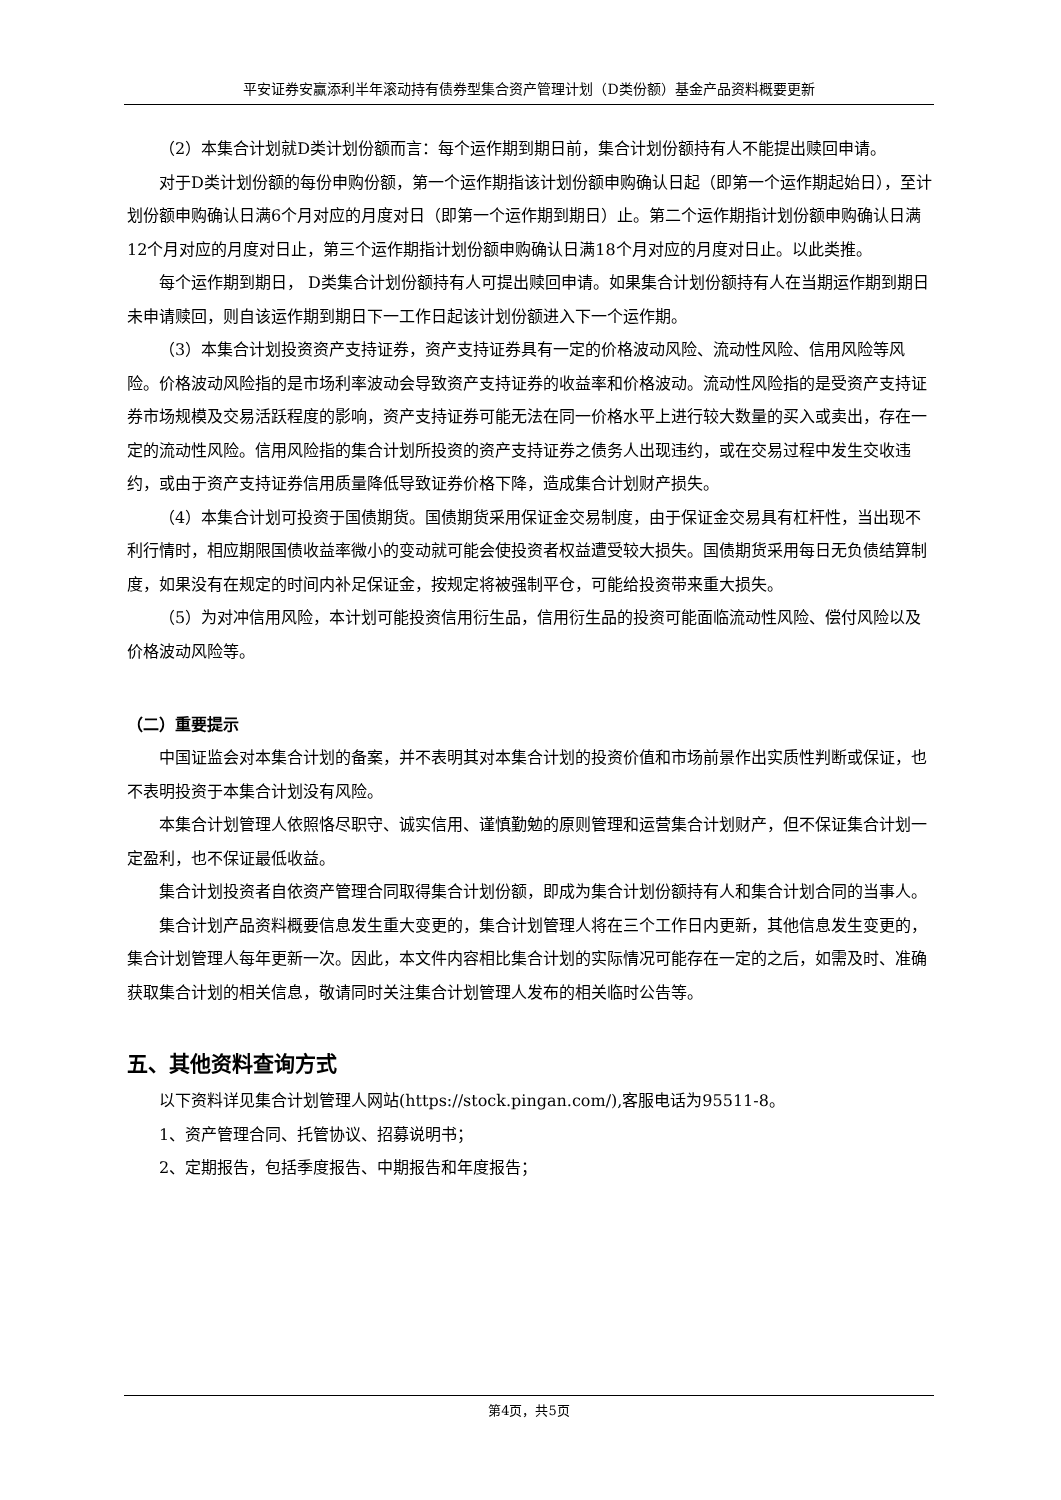平安证券安赢添利半年滚动持有债券型集合资产管理计划（D类份额）基金产品资料概要更新
（2）本集合计划就D类计划份额而言：每个运作期到期日前，集合计划份额持有人不能提出赎回申请。
对于D类计划份额的每份申购份额，第一个运作期指该计划份额申购确认日起（即第一个运作期起始日），至计划份额申购确认日满6个月对应的月度对日（即第一个运作期到期日）止。第二个运作期指计划份额申购确认日满12个月对应的月度对日止，第三个运作期指计划份额申购确认日满18个月对应的月度对日止。以此类推。
每个运作期到期日， D类集合计划份额持有人可提出赎回申请。如果集合计划份额持有人在当期运作期到期日未申请赎回，则自该运作期到期日下一工作日起该计划份额进入下一个运作期。
（3）本集合计划投资资产支持证券，资产支持证券具有一定的价格波动风险、流动性风险、信用风险等风险。价格波动风险指的是市场利率波动会导致资产支持证券的收益率和价格波动。流动性风险指的是受资产支持证券市场规模及交易活跃程度的影响，资产支持证券可能无法在同一价格水平上进行较大数量的买入或卖出，存在一定的流动性风险。信用风险指的集合计划所投资的资产支持证券之债务人出现违约，或在交易过程中发生交收违约，或由于资产支持证券信用质量降低导致证券价格下降，造成集合计划财产损失。
（4）本集合计划可投资于国债期货。国债期货采用保证金交易制度，由于保证金交易具有杠杆性，当出现不利行情时，相应期限国债收益率微小的变动就可能会使投资者权益遭受较大损失。国债期货采用每日无负债结算制度，如果没有在规定的时间内补足保证金，按规定将被强制平仓，可能给投资带来重大损失。
（5）为对冲信用风险，本计划可能投资信用衍生品，信用衍生品的投资可能面临流动性风险、偿付风险以及价格波动风险等。
（二）重要提示
中国证监会对本集合计划的备案，并不表明其对本集合计划的投资价值和市场前景作出实质性判断或保证，也不表明投资于本集合计划没有风险。
本集合计划管理人依照恪尽职守、诚实信用、谨慎勤勉的原则管理和运营集合计划财产，但不保证集合计划一定盈利，也不保证最低收益。
集合计划投资者自依资产管理合同取得集合计划份额，即成为集合计划份额持有人和集合计划合同的当事人。
集合计划产品资料概要信息发生重大变更的，集合计划管理人将在三个工作日内更新，其他信息发生变更的，集合计划管理人每年更新一次。因此，本文件内容相比集合计划的实际情况可能存在一定的之后，如需及时、准确获取集合计划的相关信息，敬请同时关注集合计划管理人发布的相关临时公告等。
五、其他资料查询方式
以下资料详见集合计划管理人网站(https://stock.pingan.com/),客服电话为95511-8。
1、资产管理合同、托管协议、招募说明书；
2、定期报告，包括季度报告、中期报告和年度报告；
第4页，共5页